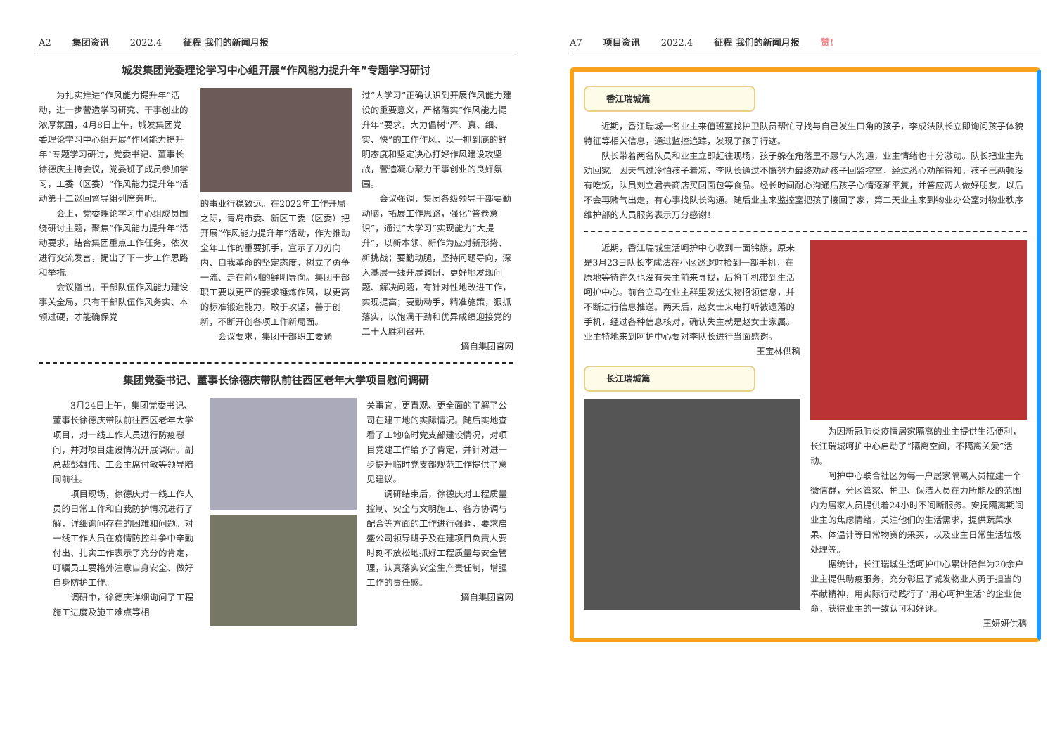A2 集团资讯 2022.4 征程 我们的新闻月报
城发集团党委理论学习中心组开展“作风能力提升年”专题学习研讨
为扎实推进“作风能力提升年”活动，进一步营造学习研究、干事创业的浓厚氛围，4月8日上午，城发集团党委理论学习中心组开展“作风能力提升年”专题学习研讨，党委书记、董事长徐德庆主持会议，党委班子成员参加学习，工委（区委）“作风能力提升年”活动第十二巡回督导组列席旁听。
会上，党委理论学习中心组成员围绕研讨主题，聚焦“作风能力提升年”活动要求，结合集团重点工作任务，依次进行交流发言，提出了下一步工作思路和举措。
会议指出，干部队伍作风能力建设事关全局，只有干部队伍作风务实、本领过硬，才能确保党
的事业行稳致远。在2022年工作开局之际，青岛市委、新区工委（区委）把开展“作风能力提升年”活动，作为推动全年工作的重要抓手，宣示了刀刃向内、自我革命的坚定态度，树立了勇争一流、走在前列的鲜明导向。集团干部职工要以更严的要求锤炼作风，以更高的标准锻造能力，敢于攻坚，善于创新，不断开创各项工作新局面。
会议要求，集团干部职工要通
过“大学习”正确认识到开展作风能力建设的重要意义，严格落实“作风能力提升年”要求，大力倡树“严、真、细、实、快”的工作作风，以一抓到底的鲜明态度和坚定决心打好作风建设攻坚战，营造凝心聚力干事创业的良好氛围。
会议强调，集团各级领导干部要勤动脑，拓展工作思路，强化“答卷意识”，通过“大学习”实现能力“大提升”，以新本领、新作为应对新形势、新挑战；要勤动腿，坚持问题导向，深入基层一线开展调研，更好地发现问题、解决问题，有针对性地改进工作，实现提高；要勤动手，精准施策，狠抓落实，以饱满干劲和优异成绩迎接党的二十大胜利召开。
摘自集团官网
集团党委书记、董事长徐德庆带队前往西区老年大学项目慰问调研
3月24日上午，集团党委书记、董事长徐德庆带队前往西区老年大学项目，对一线工作人员进行防疫慰问，并对项目建设情况开展调研。副总裁彭雄伟、工会主席付敏等领导陪同前往。
项目现场，徐德庆对一线工作人员的日常工作和自我防护情况进行了解，详细询问存在的困难和问题。对一线工作人员在疫情防控斗争中辛勤付出、扎实工作表示了充分的肯定，叮嘱员工要格外注意自身安全、做好自身防护工作。
调研中，徐德庆详细询问了工程施工进度及施工难点等相
关事宜，更直观、更全面的了解了公司在建工地的实际情况。随后实地查看了工地临时党支部建设情况，对项目党建工作给予了肯定，并针对进一步提升临时党支部规范工作提供了意见建议。
调研结束后，徐德庆对工程质量控制、安全与文明施工、各方协调与配合等方面的工作进行强调，要求启盛公司领导班子及在建项目负责人要时刻不放松地抓好工程质量与安全管理，认真落实安全生产责任制，增强工作的责任感。
摘自集团官网
A7 项目资讯 2022.4 征程 我们的新闻月报 赞!
香江瑞城篇
近期，香江瑞城一名业主来值班室找护卫队员帮忙寻找与自己发生口角的孩子，李成法队长立即询问孩子体貌特征等相关信息，通过监控追踪，发现了孩子行迹。
队长带着两名队员和业主立即赶往现场，孩子躲在角落里不愿与人沟通，业主情绪也十分激动。队长把业主先劝回家。因天气过冷怕孩子着凉，李队长通过不懈努力最终劝动孩子回监控室，经过悉心劝解得知，孩子已两顿没有吃饭，队员刘立君去商店买回面包等食品。经长时间耐心沟通后孩子心情逐渐平复，并答应两人做好朋友，以后不会再赌气出走，有心事找队长沟通。随后业主来监控室把孩子接回了家，第二天业主来到物业办公室对物业秩序维护部的人员服务表示万分感谢！
近期，香江瑞城生活呵护中心收到一面锦旗，原来是3月23日队长李成法在小区巡逻时捡到一部手机，在原地等待许久也没有失主前来寻找，后将手机带到生活呵护中心。前台立马在业主群里发送失物招领信息，并不断进行信息推送。两天后，赵女士来电打听被遗落的手机，经过各种信息核对，确认失主就是赵女士家属。业主特地来到呵护中心要对李队长进行当面感谢。
王宝林供稿
长江瑞城篇
为因新冠肺炎疫情居家隔离的业主提供生活便利，长江瑞城呵护中心启动了“隔离空间，不隔离关爱”活动。
呵护中心联合社区为每一户居家隔离人员拉建一个微信群，分区管家、护卫、保洁人员在力所能及的范围内为居家人员提供着24小时不间断服务。安抚隔离期间业主的焦虑情绪，关注他们的生活需求，提供蔬菜水果、体温计等日常物资的采买，以及业主日常生活垃圾处理等。
据统计，长江瑞城生活呵护中心累计陪伴为20余户业主提供助疫服务，充分彰显了城发物业人勇于担当的奉献精神，用实际行动践行了“用心呵护生活”的企业使命，获得业主的一致认可和好评。
王妍妍供稿